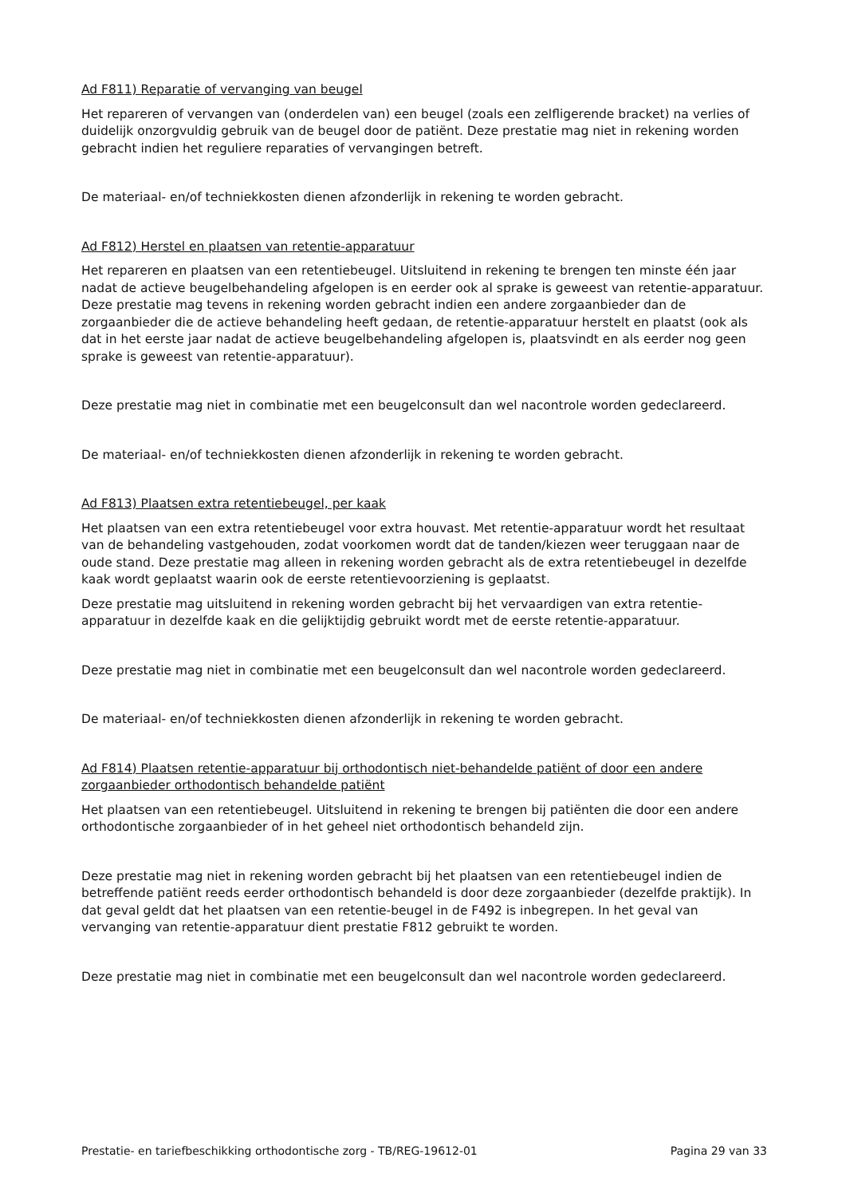Ad F811) Reparatie of vervanging van beugel
Het repareren of vervangen van (onderdelen van) een beugel (zoals een zelfligerende bracket) na verlies of duidelijk onzorgvuldig gebruik van de beugel door de patiënt. Deze prestatie mag niet in rekening worden gebracht indien het reguliere reparaties of vervangingen betreft.
De materiaal- en/of techniekkosten dienen afzonderlijk in rekening te worden gebracht.
Ad F812) Herstel en plaatsen van retentie-apparatuur
Het repareren en plaatsen van een retentiebeugel. Uitsluitend in rekening te brengen ten minste één jaar nadat de actieve beugelbehandeling afgelopen is en eerder ook al sprake is geweest van retentie-apparatuur. Deze prestatie mag tevens in rekening worden gebracht indien een andere zorgaanbieder dan de zorgaanbieder die de actieve behandeling heeft gedaan, de retentie-apparatuur herstelt en plaatst (ook als dat in het eerste jaar nadat de actieve beugelbehandeling afgelopen is, plaatsvindt en als eerder nog geen sprake is geweest van retentie-apparatuur).
Deze prestatie mag niet in combinatie met een beugelconsult dan wel nacontrole worden gedeclareerd.
De materiaal- en/of techniekkosten dienen afzonderlijk in rekening te worden gebracht.
Ad F813) Plaatsen extra retentiebeugel, per kaak
Het plaatsen van een extra retentiebeugel voor extra houvast. Met retentie-apparatuur wordt het resultaat van de behandeling vastgehouden, zodat voorkomen wordt dat de tanden/kiezen weer teruggaan naar de oude stand. Deze prestatie mag alleen in rekening worden gebracht als de extra retentiebeugel in dezelfde kaak wordt geplaatst waarin ook de eerste retentievoorziening is geplaatst.
Deze prestatie mag uitsluitend in rekening worden gebracht bij het vervaardigen van extra retentie-apparatuur in dezelfde kaak en die gelijktijdig gebruikt wordt met de eerste retentie-apparatuur.
Deze prestatie mag niet in combinatie met een beugelconsult dan wel nacontrole worden gedeclareerd.
De materiaal- en/of techniekkosten dienen afzonderlijk in rekening te worden gebracht.
Ad F814) Plaatsen retentie-apparatuur bij orthodontisch niet-behandelde patiënt of door een andere zorgaanbieder orthodontisch behandelde patiënt
Het plaatsen van een retentiebeugel. Uitsluitend in rekening te brengen bij patiënten die door een andere orthodontische zorgaanbieder of in het geheel niet orthodontisch behandeld zijn.
Deze prestatie mag niet in rekening worden gebracht bij het plaatsen van een retentiebeugel indien de betreffende patiënt reeds eerder orthodontisch behandeld is door deze zorgaanbieder (dezelfde praktijk). In dat geval geldt dat het plaatsen van een retentie-beugel in de F492 is inbegrepen. In het geval van vervanging van retentie-apparatuur dient prestatie F812 gebruikt te worden.
Deze prestatie mag niet in combinatie met een beugelconsult dan wel nacontrole worden gedeclareerd.
Prestatie- en tariefbeschikking orthodontische zorg - TB/REG-19612-01 Pagina 29 van 33